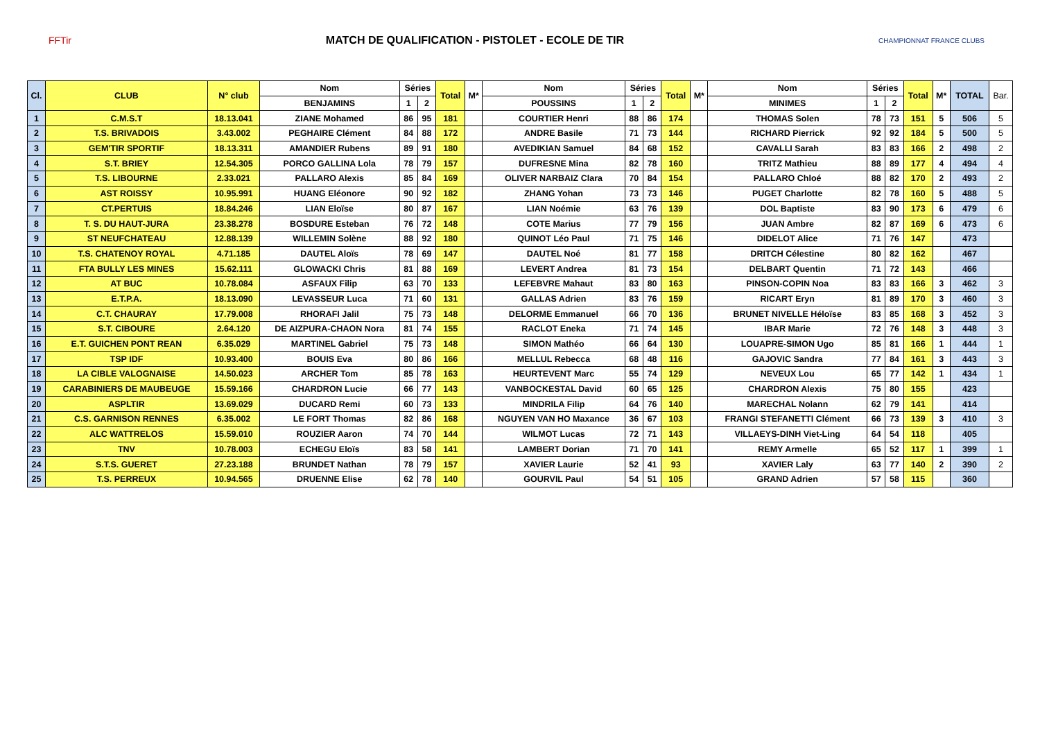FFTir
MATCH DE QUALIFICATION - PISTOLET - ECOLE DE TIR
CHAMPIONNAT FRANCE CLUBS
| Cl. | CLUB | N° club | Nom | Séries | | Total | M* | Nom | Séries | | Total | M* | Nom | Séries | | Total | M* | TOTAL | Bar. |
| --- | --- | --- | --- | --- | --- | --- | --- | --- | --- | --- | --- | --- | --- | --- | --- | --- | --- | --- | --- |
| | | | BENJAMINS | 1 | 2 | | | POUSSINS | 1 | 2 | | | MINIMES | 1 | 2 | | | | |
| 1 | C.M.S.T | 18.13.041 | ZIANE Mohamed | 86 | 95 | 181 | | COURTIER Henri | 88 | 86 | 174 | | THOMAS Solen | 78 | 73 | 151 | 5 | 506 | 5 |
| 2 | T.S. BRIVADOIS | 3.43.002 | PEGHAIRE Clément | 84 | 88 | 172 | | ANDRE Basile | 71 | 73 | 144 | | RICHARD Pierrick | 92 | 92 | 184 | 5 | 500 | 5 |
| 3 | GEM'TIR SPORTIF | 18.13.311 | AMANDIER Rubens | 89 | 91 | 180 | | AVEDIKIAN Samuel | 84 | 68 | 152 | | CAVALLI Sarah | 83 | 83 | 166 | 2 | 498 | 2 |
| 4 | S.T. BRIEY | 12.54.305 | PORCO GALLINA Lola | 78 | 79 | 157 | | DUFRESNE Mina | 82 | 78 | 160 | | TRITZ Mathieu | 88 | 89 | 177 | 4 | 494 | 4 |
| 5 | T.S. LIBOURNE | 2.33.021 | PALLARO Alexis | 85 | 84 | 169 | | OLIVER NARBAIZ Clara | 70 | 84 | 154 | | PALLARO Chloé | 88 | 82 | 170 | 2 | 493 | 2 |
| 6 | AST ROISSY | 10.95.991 | HUANG Eléonore | 90 | 92 | 182 | | ZHANG Yohan | 73 | 73 | 146 | | PUGET Charlotte | 82 | 78 | 160 | 5 | 488 | 5 |
| 7 | CT.PERTUIS | 18.84.246 | LIAN Eloïse | 80 | 87 | 167 | | LIAN Noémie | 63 | 76 | 139 | | DOL Baptiste | 83 | 90 | 173 | 6 | 479 | 6 |
| 8 | T. S. DU HAUT-JURA | 23.38.278 | BOSDURE Esteban | 76 | 72 | 148 | | COTE Marius | 77 | 79 | 156 | | JUAN Ambre | 82 | 87 | 169 | 6 | 473 | 6 |
| 9 | ST NEUFCHATEAU | 12.88.139 | WILLEMIN Solène | 88 | 92 | 180 | | QUINOT Léo Paul | 71 | 75 | 146 | | DIDELOT Alice | 71 | 76 | 147 | | 473 | |
| 10 | T.S. CHATENOY ROYAL | 4.71.185 | DAUTEL Aloïs | 78 | 69 | 147 | | DAUTEL Noé | 81 | 77 | 158 | | DRITCH Célestine | 80 | 82 | 162 | | 467 | |
| 11 | FTA BULLY LES MINES | 15.62.111 | GLOWACKI Chris | 81 | 88 | 169 | | LEVERT Andrea | 81 | 73 | 154 | | DELBART Quentin | 71 | 72 | 143 | | 466 | |
| 12 | AT BUC | 10.78.084 | ASFAUX Filip | 63 | 70 | 133 | | LEFEBVRE Mahaut | 83 | 80 | 163 | | PINSON-COPIN Noa | 83 | 83 | 166 | 3 | 462 | 3 |
| 13 | E.T.P.A. | 18.13.090 | LEVASSEUR Luca | 71 | 60 | 131 | | GALLAS Adrien | 83 | 76 | 159 | | RICART Eryn | 81 | 89 | 170 | 3 | 460 | 3 |
| 14 | C.T. CHAURAY | 17.79.008 | RHORAFI Jalil | 75 | 73 | 148 | | DELORME Emmanuel | 66 | 70 | 136 | | BRUNET NIVELLE Héloïse | 83 | 85 | 168 | 3 | 452 | 3 |
| 15 | S.T. CIBOURE | 2.64.120 | DE AIZPURA-CHAON Nora | 81 | 74 | 155 | | RACLOT Eneka | 71 | 74 | 145 | | IBAR Marie | 72 | 76 | 148 | 3 | 448 | 3 |
| 16 | E.T. GUICHEN PONT REAN | 6.35.029 | MARTINEL Gabriel | 75 | 73 | 148 | | SIMON Mathéo | 66 | 64 | 130 | | LOUAPRE-SIMON Ugo | 85 | 81 | 166 | 1 | 444 | 1 |
| 17 | TSP IDF | 10.93.400 | BOUIS Eva | 80 | 86 | 166 | | MELLUL Rebecca | 68 | 48 | 116 | | GAJOVIC Sandra | 77 | 84 | 161 | 3 | 443 | 3 |
| 18 | LA CIBLE VALOGNAISE | 14.50.023 | ARCHER Tom | 85 | 78 | 163 | | HEURTEVENT Marc | 55 | 74 | 129 | | NEVEUX Lou | 65 | 77 | 142 | 1 | 434 | 1 |
| 19 | CARABINIERS DE MAUBEUGE | 15.59.166 | CHARDRON Lucie | 66 | 77 | 143 | | VANBOCKESTAL David | 60 | 65 | 125 | | CHARDRON Alexis | 75 | 80 | 155 | | 423 | |
| 20 | ASPLTIR | 13.69.029 | DUCARD Remi | 60 | 73 | 133 | | MINDRILA Filip | 64 | 76 | 140 | | MARECHAL Nolann | 62 | 79 | 141 | | 414 | |
| 21 | C.S. GARNISON RENNES | 6.35.002 | LE FORT Thomas | 82 | 86 | 168 | | NGUYEN VAN HO Maxance | 36 | 67 | 103 | | FRANGI STEFANETTI Clément | 66 | 73 | 139 | 3 | 410 | 3 |
| 22 | ALC WATTRELOS | 15.59.010 | ROUZIER Aaron | 74 | 70 | 144 | | WILMOT Lucas | 72 | 71 | 143 | | VILLAEYS-DINH Viet-Ling | 64 | 54 | 118 | | 405 | |
| 23 | TNV | 10.78.003 | ECHEGU Eloïs | 83 | 58 | 141 | | LAMBERT Dorian | 71 | 70 | 141 | | REMY Armelle | 65 | 52 | 117 | 1 | 399 | 1 |
| 24 | S.T.S. GUERET | 27.23.188 | BRUNDET Nathan | 78 | 79 | 157 | | XAVIER Laurie | 52 | 41 | 93 | | XAVIER Laly | 63 | 77 | 140 | 2 | 390 | 2 |
| 25 | T.S. PERREUX | 10.94.565 | DRUENNE Elise | 62 | 78 | 140 | | GOURVIL Paul | 54 | 51 | 105 | | GRAND Adrien | 57 | 58 | 115 | | 360 | |